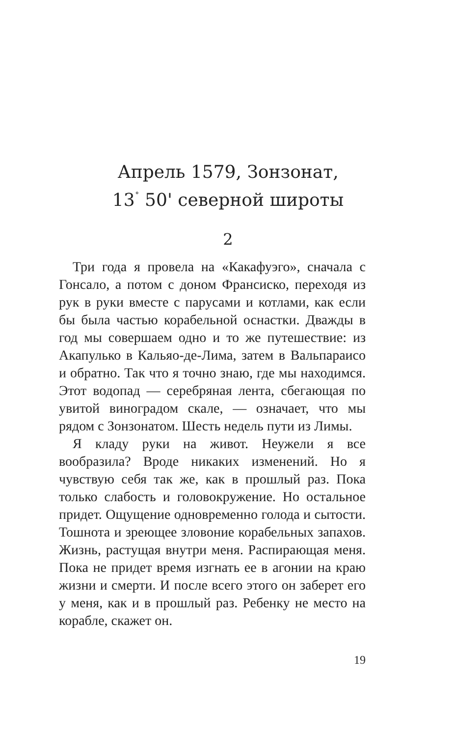Апрель 1579, Зонзонат,
13<sup>˚</sup> 50' северной широты
2
Три года я провела на «Какафуэго», сначала с Гонсало, а потом с доном Франсиско, переходя из рук в руки вместе с парусами и котлами, как если бы была частью корабельной оснастки. Дважды в год мы совершаем одно и то же путешествие: из Акапулько в Кальяо-де-Лима, затем в Вальпараисо и обратно. Так что я точно знаю, где мы находимся. Этот водопад — серебряная лента, сбегающая по увитой виноградом скале, — означает, что мы рядом с Зонзонатом. Шесть недель пути из Лимы.
Я кладу руки на живот. Неужели я все вообразила? Вроде никаких изменений. Но я чувствую себя так же, как в прошлый раз. Пока только слабость и головокружение. Но остальное придет. Ощущение одновременно голода и сытости. Тошнота и зреющее зловоние корабельных запахов. Жизнь, растущая внутри меня. Распирающая меня. Пока не придет время изгнать ее в агонии на краю жизни и смерти. И после всего этого он заберет его у меня, как и в прошлый раз. Ребенку не место на корабле, скажет он.
19